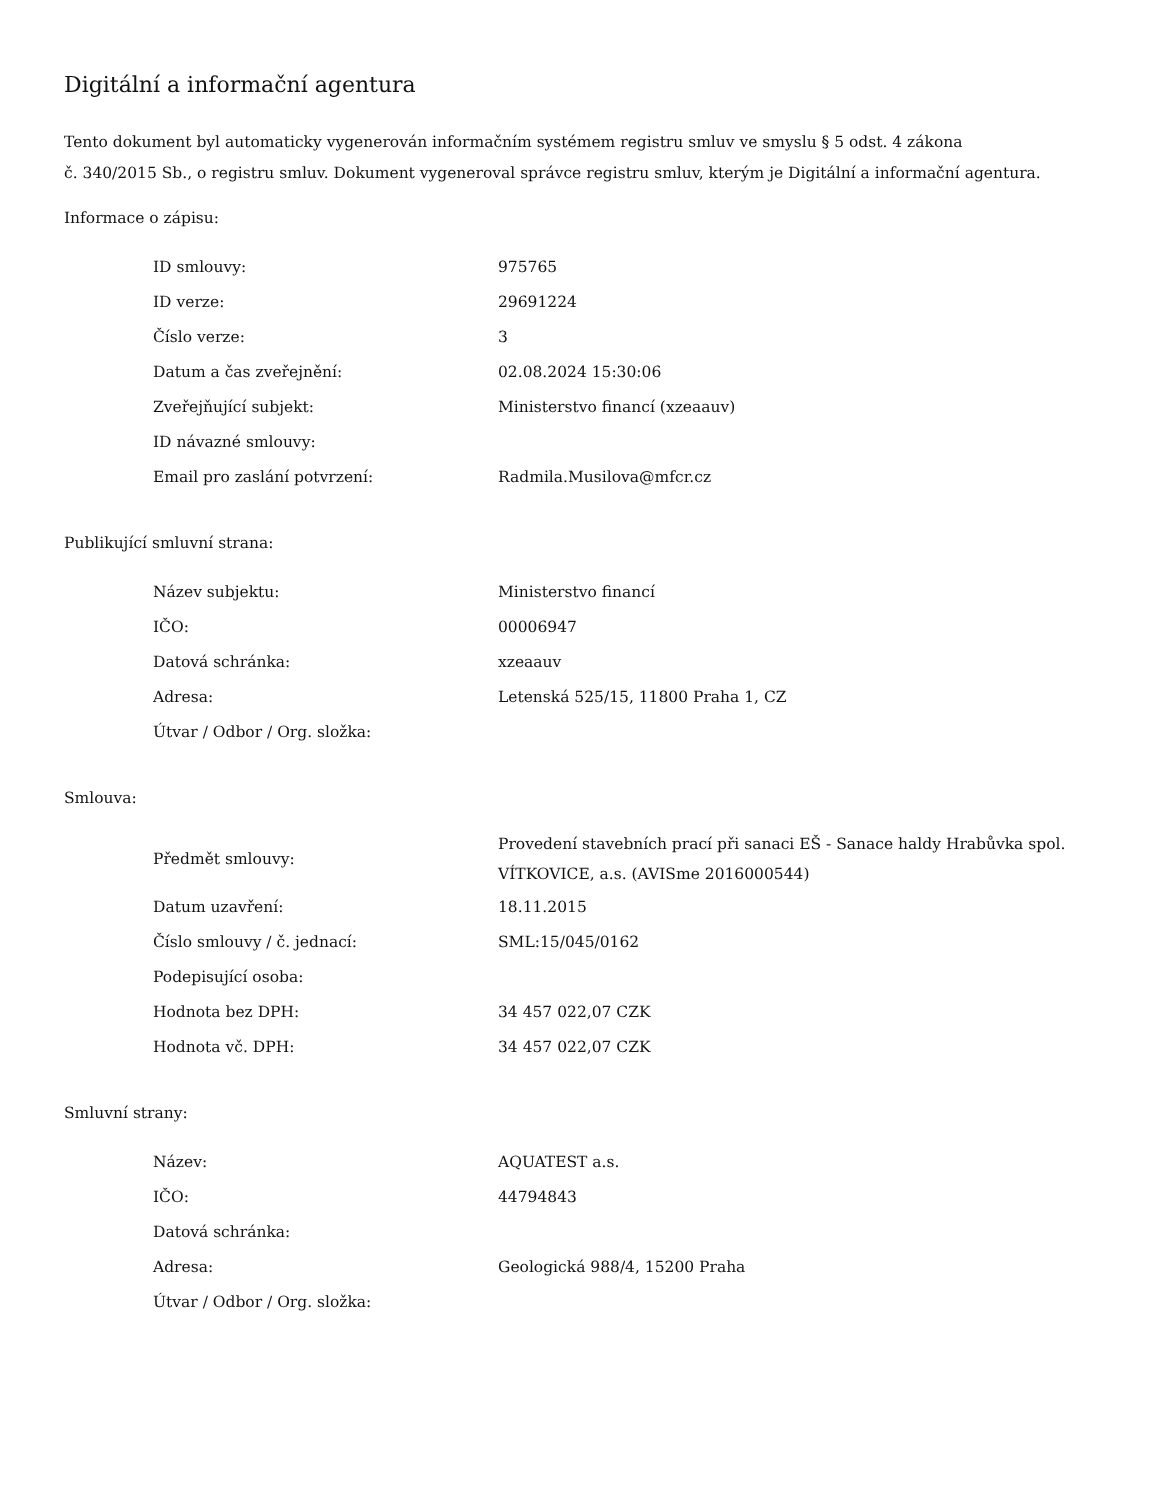Digitální a informační agentura
Tento dokument byl automaticky vygenerován informačním systémem registru smluv ve smyslu § 5 odst. 4 zákona
č. 340/2015 Sb., o registru smluv. Dokument vygeneroval správce registru smluv, kterým je Digitální a informační agentura.
Informace o zápisu:
| ID smlouvy: | 975765 |
| ID verze: | 29691224 |
| Číslo verze: | 3 |
| Datum a čas zveřejnění: | 02.08.2024 15:30:06 |
| Zveřejňující subjekt: | Ministerstvo financí (xzeaauv) |
| ID návazné smlouvy: | |
| Email pro zaslání potvrzení: | Radmila.Musilova@mfcr.cz |
Publikující smluvní strana:
| Název subjektu: | Ministerstvo financí |
| IČO: | 00006947 |
| Datová schránka: | xzeaauv |
| Adresa: | Letenská 525/15, 11800 Praha 1, CZ |
| Útvar / Odbor / Org. složka: | |
Smlouva:
| Předmět smlouvy: | Provedení stavebních prací při sanaci EŠ - Sanace haldy Hrabůvka spol. VÍTKOVICE, a.s. (AVISme 2016000544) |
| Datum uzavření: | 18.11.2015 |
| Číslo smlouvy / č. jednací: | SML:15/045/0162 |
| Podepisující osoba: | |
| Hodnota bez DPH: | 34 457 022,07 CZK |
| Hodnota vč. DPH: | 34 457 022,07 CZK |
Smluvní strany:
| Název: | AQUATEST a.s. |
| IČO: | 44794843 |
| Datová schránka: | |
| Adresa: | Geologická 988/4, 15200 Praha |
| Útvar / Odbor / Org. složka: | |